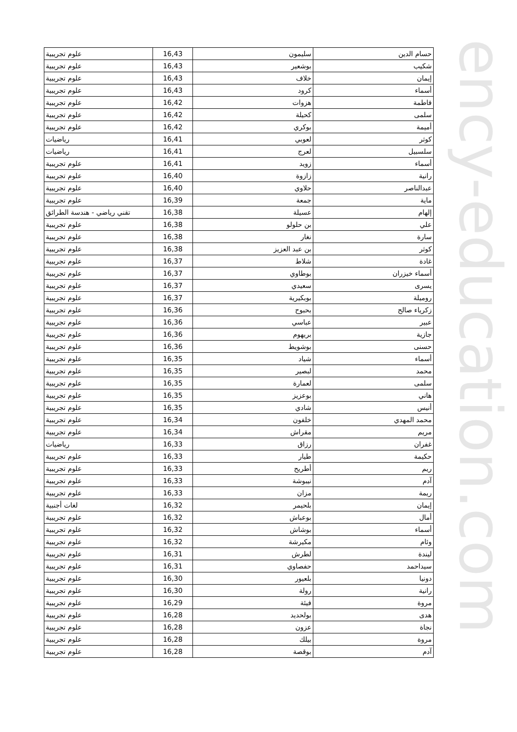| حسام الدين | سليمون | 16,43 | علوم تجريبية |
| شكيب | بوشعير | 16,43 | علوم تجريبية |
| إيمان | خلاف | 16,43 | علوم تجريبية |
| أسماء | كرود | 16,43 | علوم تجريبية |
| فاطمة | هزوات | 16,42 | علوم تجريبية |
| سلمى | كحيلة | 16,42 | علوم تجريبية |
| أميمة | بوكري | 16,42 | علوم تجريبية |
| كوثر | لعوبي | 16,41 | رياضيات |
| سلسبيل | لعرج | 16,41 | رياضيات |
| أسماء | زويد | 16,41 | علوم تجريبية |
| رانية | زازوة | 16,40 | علوم تجريبية |
| عبدالناصر | حلاوي | 16,40 | علوم تجريبية |
| ماية | جمعة | 16,39 | علوم تجريبية |
| إلهام | عسيلة | 16,38 | تقني رياضي - هندسة الطرائق |
| علي | بن حلولو | 16,38 | علوم تجريبية |
| سارة | نغار | 16,38 | علوم تجريبية |
| كوثر | بن عبد العزيز | 16,38 | علوم تجريبية |
| غادة | شلاط | 16,37 | علوم تجريبية |
| أسماء خيزران | بوطاوي | 16,37 | علوم تجريبية |
| يسرى | سعيدي | 16,37 | علوم تجريبية |
| روميلة | بوبكيرية | 16,37 | علوم تجريبية |
| زكرياء صالح | بحبوح | 16,36 | علوم تجريبية |
| عبير | عباسي | 16,36 | علوم تجريبية |
| جازية | بريهوم | 16,36 | علوم تجريبية |
| حسنى | بوشويط | 16,36 | علوم تجريبية |
| أسماء | شياد | 16,35 | علوم تجريبية |
| محمد | لبصير | 16,35 | علوم تجريبية |
| سلمى | لعمارة | 16,35 | علوم تجريبية |
| هاني | بوعزيز | 16,35 | علوم تجريبية |
| أنيس | شادي | 16,35 | علوم تجريبية |
| محمد المهدي | خلفون | 16,34 | علوم تجريبية |
| مريم | مقراش | 16,34 | علوم تجريبية |
| غفران | رزاق | 16,33 | رياضيات |
| حكيمة | طيار | 16,33 | علوم تجريبية |
| ريم | أطريح | 16,33 | علوم تجريبية |
| آدم | نيبوشة | 16,33 | علوم تجريبية |
| ريمة | مزان | 16,33 | علوم تجريبية |
| إيمان | بلحيمر | 16,32 | لغات أجنبية |
| أمال | بوعباش | 16,32 | علوم تجريبية |
| أسماء | بوشاش | 16,32 | علوم تجريبية |
| وئام | مكيرشة | 16,32 | علوم تجريبية |
| ليندة | لطرش | 16,31 | علوم تجريبية |
| سيداحمد | حفصاوي | 16,31 | علوم تجريبية |
| دونيا | بلعيور | 16,30 | علوم تجريبية |
| رانية | رولة | 16,30 | علوم تجريبية |
| مروة | فيئة | 16,29 | علوم تجريبية |
| هدى | بولحديد | 16,28 | علوم تجريبية |
| نجاة | عزون | 16,28 | علوم تجريبية |
| مروة | بيلك | 16,28 | علوم تجريبية |
| آدم | بوقصة | 16,28 | علوم تجريبية |
ency-education.com